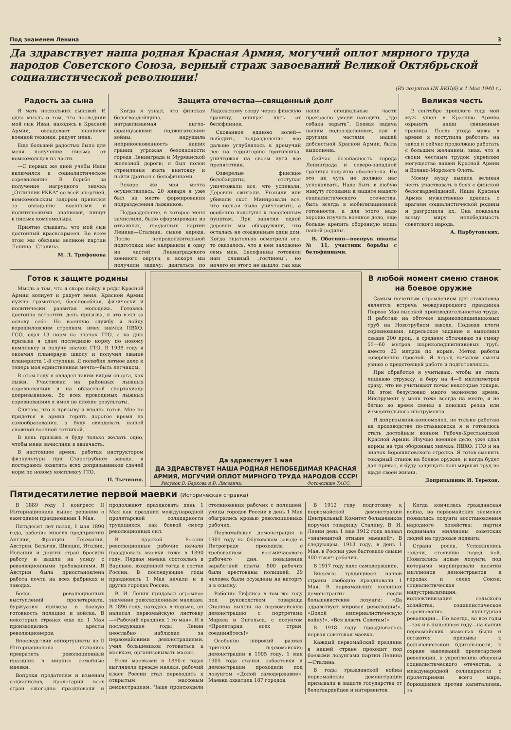Под знаменем Ленина 3
Да здравствует наша родная Красная Армия, могучий оплот мирного труда народов Советского Союза, верный страж завоеваний Великой Октябрьской социалистической революции!
(Из лозунгов ЦК ВКП(б) к 1 Мая 1940 г.)
Радость за сына
Я мать нескольких сыновей. И одна мысль о том, что последний мой сын Иван, находясь в Красной Армии, овладевает знаниями военной техники, радует меня.
Еще большей радостью было для меня получение письма от комсомольцев из части.
—С первых же дней учебы Иван включился в социалистическое соревнование. В борьбе за получение нагрудного значка „Отличник РККА“ со всей энергией, комсомольским задором принялся за овладение военными и политическими знаниями,—пишут в письме комсомольцы.
Приятно слышать, что мой сын достойный красноармеец. Во всем этом мы обязаны великой партии Ленина—Сталина.
М. Л. Трифонова
Защита отечества—священный долг
Когда я узнал, что финская белогвардейщина, натравливаемая англо-французскими поджигателями войны, нарушила неприкосновенность наших границ угрожая безопасности города Ленинграда и Мурманской железной дороги; я был полон стремления взять винтовку и пойти драться с белофиннами.
Вскоре же моя мечта осуществилась. 20 января я уже был на месте формирования подразделения лыжников.
Подразделение, в которое меня зачислили, было сформировано из отважных, преданных партии Ленина—Сталина, сынов народа. После непродолжительной подготовки нас направили в одну из частей Ленинградского военного округа, а вскоре мы получили задачу: двигаться по Ладожскому озеру через финскую границу, очищая путь от белофиннов.
Скованное единою волей—победить, подразделение все дальше углублялось в дремучий лес на территорию противника, уничтожая на своем пути все препятствия.
Озверелые финские белобандиты, отступая уничтожали все, что успевали. Деревни сжигали. Угоняли или убивали скот. Минировали все, что нельзя было уничтожить, а особенно подступы к населенным пунктам. При занятии одной деревни мы обнаружили, что осталась не сожженным один дом. Когда тщательно осмотрели его, то оказалось, что в нем заложено семь мин. Белофинны готовили нам славный „гостинец“, но ничего из этого не вышло, так как наши специальные части прекрасно умели находить, „где собака зарыта“. Боевая задача нашим подразделением, как и другими частями нашей доблестной Красной Армии, была выполнена.
Сейчас безопасность города Ленинграда и северо-западной границы надежно обеспечена. Но это ни чуть не должно нас успокаивать. Надо быть в любую минуту готовыми к защите нашего социалистического отечества, быть всегда в мобилизационной готовности, а для этого надо хорошо изучать военное дело, еще больше крепить оборонную мощь нашей родины.
В. Оботнин—военрук школы № 11, участник борьбы с белофиннами.
Великая честь
В сентябре прошлого года мой муж ушел в Красную Армию охранять наши священные границы. После ухода мужа в армию я поступила работать на завод и сейчас продолжаю работать с большим желанием, зная, что я своим честным трудом укрепляю могущество нашей Красной Армии и Военно-Морского Флота.
Моему мужу выпала великая честь участвовать в боях с финской белогвардейщиной. Наша Красная Армия мужественно дралась с врагами социалистической родины и разгромила их. Она показала всему миру непобедимость советского народа.
А. Нарбутовских.
Готов к защите родины
Мысль о том, что я скоро пойду в ряды Красной Армии волнует и радует меня. Красной Армии нужна грамотная, боеспособная, физически и политически развитая молодежь. Готовясь достойно встретить день призыва, я это взял за основу себе. На военную службу я пойду ворошиловским стрелком, имея значки ПВХО, ГСО, сдал 13 норм на значок ГТО, а ко дню призыва я сдам последнюю норму по новому комплексу и получу значок ГТО. В 1938 году я окончил планерную школу и получил звание планериста 1-й ступени. Я полюбил летное дело и теперь моя единственная мечта—быть летчиком.
В этом году я овладел таким видом спорта, как лыжи. Участвовал на районных лыжных соревнованиях и на областной спартакиаде допризывников. Во всех проводимых лыжных соревнованиях я имел не плохие результаты.
Считаю, что к призыву я вполне готов. Мне не придется в армии терять дорогое время на самообразование, а буду овладевать нашей сложной военной техникой.
В день призыва я буду только желать одно, чтобы меня зачислили в авиачасть.
В настоящее время, работая инструктором физкультуры при Старотрубном заводе, я постараюсь охватить всех допризывников сдачей норм по новому комплексу ГТО.
П. Тычинин.
Да здравствует 1 мая
ДА ЗДРАВСТВУЕТ НАША РОДНАЯ НЕПОБЕДИМАЯ КРАСНАЯ АРМИЯ, МОГУЧИЙ ОПЛОТ МИРНОГО ТРУДА НАРОДОВ СССР!
Рисунок В. Баркова и В. Лисевича. Фото-клише ТАСС.
В любой момент сменю станок на боевое оружие
Самым почетным стремлением для стахановца является встреча международного праздника Первое Мая высокой производительностью труда. Я работаю на обточке шарикоподшипниковых труб на Новотрубном заводе. Подводя итоги соревнования, апрельское задание я выполнил свыше 200 проц., в среднем обтачиваю за смену 55—60 метров шарикоподшипниковых труб, вместо 23 метров по норме. Метод работы совершенно простой. Я перед началом смены узнаю о предстоящей работе и подготовляюсь.
При обработке я учитываю, чтобы не гнать лишнюю стружку, а беру на 4—6 миллиметров сразу, что не учитывают почас некоторые токари. На этом безусловно много экономлю время. Инструмент у меня тоже всегда на месте, я не бегаю во время смены в поисках резца или измерительного инструмента.
Я допризывник-комсомолец, не только работаю на производстве по-стахановски я и готовлюсь стать достойным воином Рабоче-Крестьянской Красной Армии. Изучаю военное дело, уже сдал нормы на три оборонных значка: ПВХО, ГСО и на значок Ворошиловского стрелка. Я готов сменить токарный станок на боевое оружие, и когда будет дан приказ, я буду защищать наш мирный труд не щадя своей жизни.
Допризывник И. Терехов.
Пятидесятилетие первой маевки (Историческая справка)
В 1889 году I конгресс II Интернационала вынес решение о ежегодном праздновании 1 Мая.
Пятьдесят лет назад, 1 мая 1890 года, рабочие многих предприятий Англии, Франции, Германии, Австрии, Бельгии, Швеции, Италии, Испании и других стран бросили работу и вышли на улицу с революционными требованиями. В Австрии была приостановлена работа почти на всех фабриках и заводах.
Боясь революционных выступлений пролетариата, буржуазия привела в боевую готовность полицию и войска. В некоторых странах еще до 1 Мая производились аресты революционеров.
Впоследствии оппортунисты из II Интернационала пытались превратить революционный праздник в мирные семейные маевки.
Вопреки предателям и изменам социалистов, пролетарии всех стран ежегодно праздновали и продолжают праздновать день 1 Мая как праздник международной пролетарской солидарности трудящихся, как боевой смотр революционных сил.
В царской России революционные рабочие начали праздновать маевки тоже в 1890 году. Первая маевка состоялась в Варшаве, входившей тогда в состав России. В последующие годы праздновать 1 Мая начали и в других городах России.
В. И. Ленин придавал огромное значение революционным маевкам. В 1896 году, находясь в тюрьме, он написал первомайскую листовку—«Рабочий праздник 1 го мая». И в последующие годы Ленин неослабно наблюдал за первомайскими демонстрациями, учил большевиков готовиться к маевкам, организовывать массы.
Если маевками в 1890-х годах выглядели прежде маевки, рабочий класс России стал переходить к открытым массовым демонстрациям. Чаще происходили столкновения рабочих с полицией, улицы городов России в день 1 Мая обагрялись кровью революционных рабочих.
Первомайская демонстрация в 1901 году на Обуховском заводе в Петрограде проходила с требованием восьмичасового рабочего дня, повышения заработной платы. 800 рабочих были арестованы полицией, 29 человек были осуждены на каторгу и в ссылку.
Рабочие Тифлиса в том же году под руководством товарища Сталина вышли на первомайскую демонстрацию с портретами Маркса и Энгельса, с лозунгом «Пролетарии всех стран, соединяйтесь!»
Особенно широкий размах приняли первомайские демонстрации в 1905 году. 1 мая 1905 года стачки, забастовки и демонстрации проходили под лозунгом «Долой самодержавие». Маевка охватила 187 городов.
В 1912 году подготовку к первомайской демонстрации Центральный Комитет большевиков поручил товарищу Сталину. В. И. Ленин день 1 мая 1912 года назвал «знаменитой отныне маевкой». В следующем, 1913 году, в день 1 Мая, в России уже бастовало свыше 400 тысяч рабочих.
В 1917 году пало самодержавие.
Впервые трудящиеся нашей страны свободно праздновали 1 Мая. В первомайских колоннах демонстранты несли большевистские лозунги: «Да здравствует мировая революция!», «Долой империалистическую войну!», «Вся власть Советам!»
В 1918 году праздновалась первая советская маевка.
Каждый первомайский праздник в нашей стране проходит под боевыми лозунгами партии Ленина—Сталина.
В годы гражданской войны первомайские демонстрации призывали к защите государства от белогвардейцев и интервентов.
Когда кончилась гражданская война, на первомайских знаменах появились лозунги восстановления народного хозяйства: партия поднимала миллионы советских людей на трудовые подвиги.
Страна росла. Усложнялись задачи, стоявшие перед ней. Появлялись новые лозунги, под которыми маршировали десятки миллионов демонстрантов в городах и селах Союза: социалистическая индустриализация, коллективизация сельского хозяйства, социалистическое соревнование, культурная революция... Но всегда, во все годы—так и в нынешнем году—на наших первомайских знаменах были и остаются призывы к большевистской бдительности, к охране завоеваний пролетарской революции, к укреплению обороны социалистического отечества, к международной солидарности с пролетариями всего мира, борющимися против капитализма, за